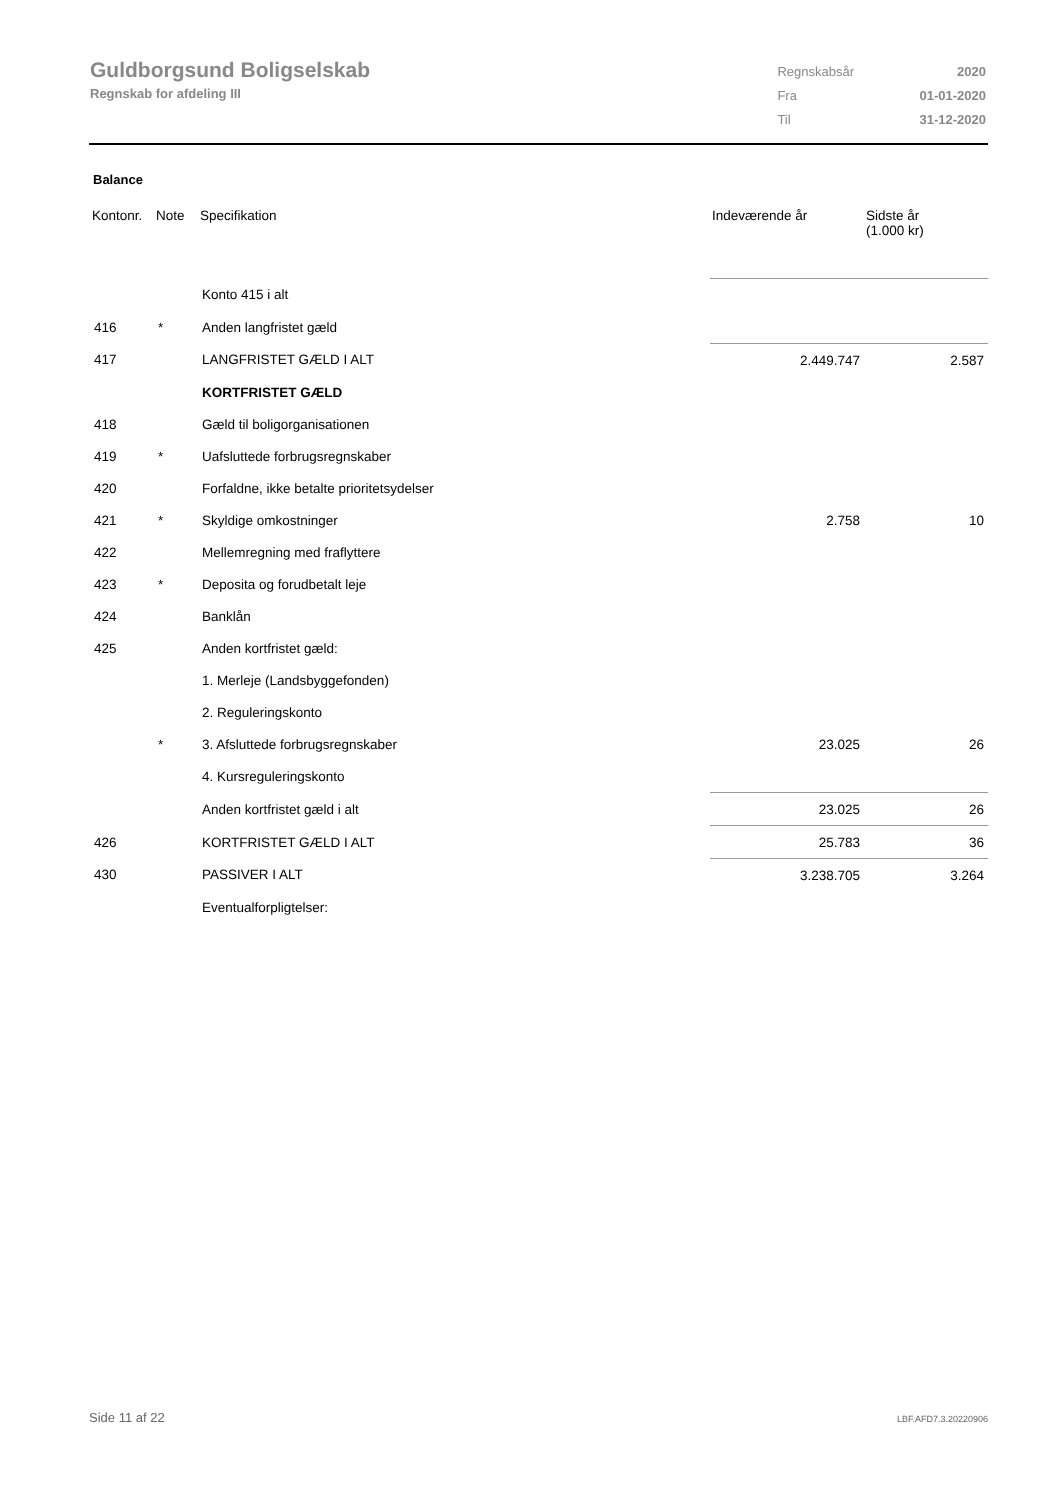Guldborgsund Boligselskab
Regnskab for afdeling III
| Regnskabsår | 2020 |
| Fra | 01-01-2020 |
| Til | 31-12-2020 |
Balance
| Kontonr. | Note | Specifikation | Indeværende år | Sidste år (1.000 kr) |
| --- | --- | --- | --- | --- |
| | | Konto 415 i alt | | |
| 416 | * | Anden langfristet gæld | | |
| 417 | | LANGFRISTET GÆLD I ALT | 2.449.747 | 2.587 |
| | | KORTFRISTET GÆLD | | |
| 418 | | Gæld til boligorganisationen | | |
| 419 | * | Uafsluttede forbrugsregnskaber | | |
| 420 | | Forfaldne, ikke betalte prioritetsydelser | | |
| 421 | * | Skyldige omkostninger | 2.758 | 10 |
| 422 | | Mellemregning med fraflyttere | | |
| 423 | * | Deposita og forudbetalt leje | | |
| 424 | | Banklån | | |
| 425 | | Anden kortfristet gæld: | | |
| | | 1. Merleje (Landsbyggefonden) | | |
| | | 2. Reguleringskonto | | |
| | * | 3. Afsluttede forbrugsregnskaber | 23.025 | 26 |
| | | 4. Kursreguleringskonto | | |
| | | Anden kortfristet gæld i alt | 23.025 | 26 |
| 426 | | KORTFRISTET GÆLD I ALT | 25.783 | 36 |
| 430 | | PASSIVER I ALT | 3.238.705 | 3.264 |
| | | Eventualforpligtelser: | | |
Side 11 af 22 LBF.AFD7.3.20220906